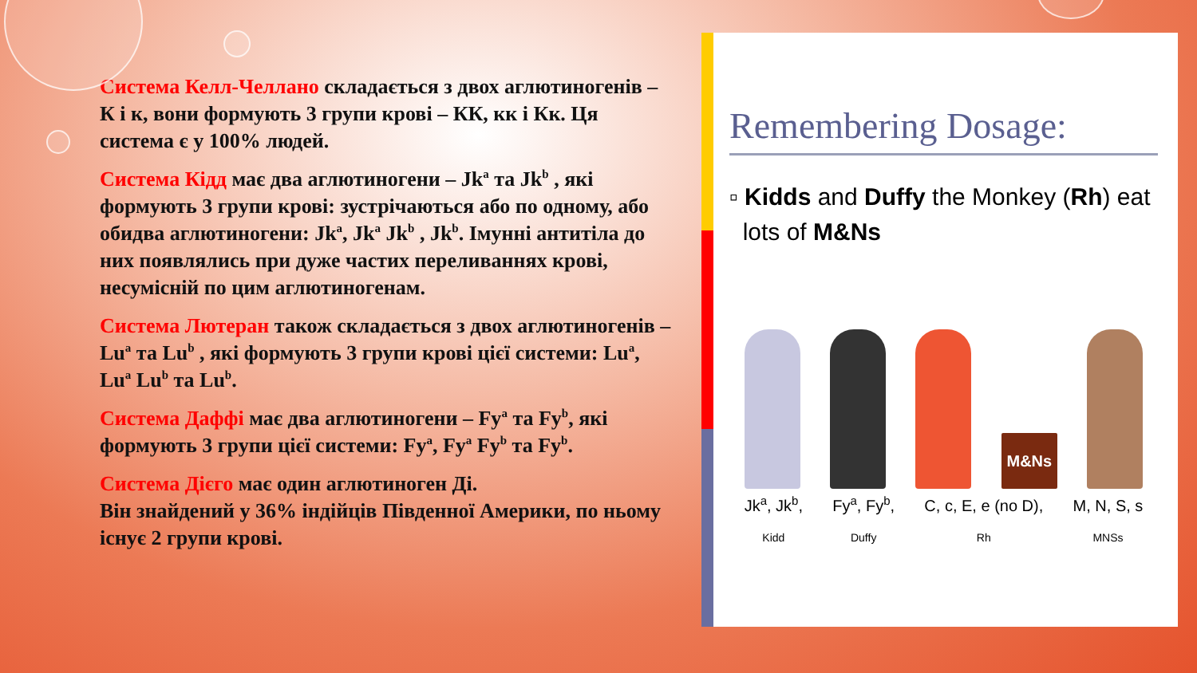Система Келл-Челлано складається з двох аглютиногенів – К і к, вони формують 3 групи крові – КК, кк і Кк. Ця система є у 100% людей.
Система Кідд має два аглютиногени – Jk<sup>a</sup> та Jk<sup>b</sup> , які формують 3 групи крові: зустрічаються або по одному, або обидва аглютиногени: Jk<sup>a</sup>, Jk<sup>a</sup> Jk<sup>b</sup> , Jk<sup>b</sup>. Імунні антитіла до них появлялись при дуже частих переливаннях крові, несумісній по цим аглютиногенам.
Система Лютеран також складається з двох аглютиногенів – Lu<sup>a</sup> та Lu<sup>b</sup> , які формують 3 групи крові цієї системи: Lu<sup>a</sup>, Lu<sup>a</sup> Lu<sup>b</sup> та Lu<sup>b</sup>.
Система Даффі має два аглютиногени – Fy<sup>a</sup> та Fy<sup>b</sup>, які формують 3 групи цієї системи: Fy<sup>a</sup>, Fy<sup>a</sup> Fy<sup>b</sup> та Fy<sup>b</sup>.
Система Дієго має один аглютиноген Ді.
Він знайдений у 36% індійців Південної Америки, по ньому існує 2 групи крові.
Remembering Dosage:
▫ Kidds and Duffy the Monkey (Rh) eat
lots of M&Ns
M&Ns
Jk<sup>a</sup>, Jk<sup>b</sup>,
Kidd Fy<sup>a</sup>, Fy<sup>b</sup>,
Duffy C, c, E, e (no D),
Rh M, N, S, s
MNSs